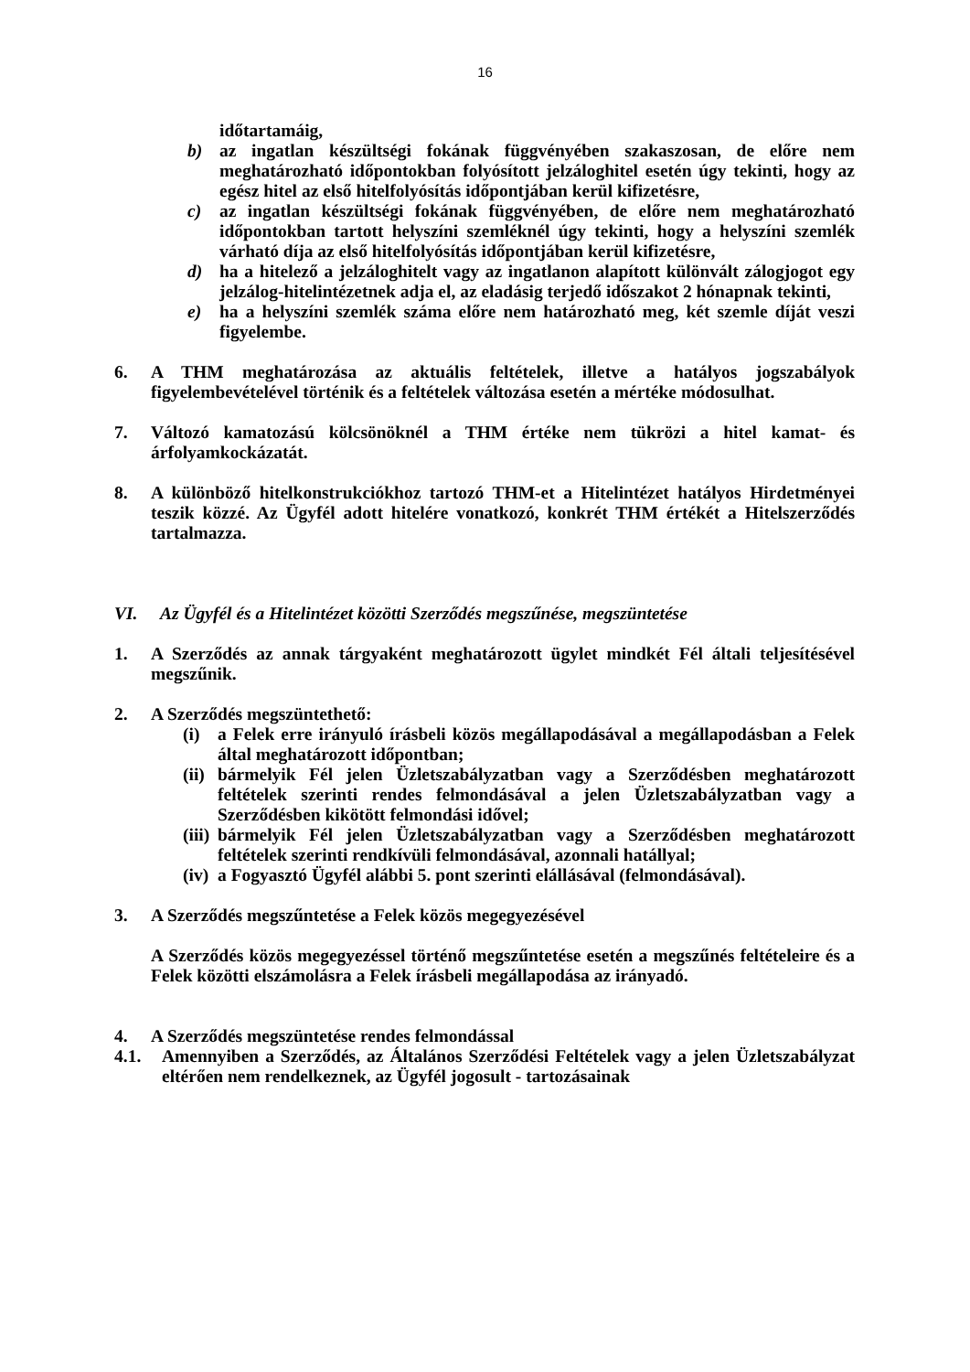16
időtartamáig,
b) az ingatlan készültségi fokának függvényében szakaszosan, de előre nem meghatározható időpontokban folyósított jelzáloghitel esetén úgy tekinti, hogy az egész hitel az első hitelfolyósítás időpontjában kerül kifizetésre,
c) az ingatlan készültségi fokának függvényében, de előre nem meghatározható időpontokban tartott helyszíni szemléknél úgy tekinti, hogy a helyszíni szemlék várható díja az első hitelfolyósítás időpontjában kerül kifizetésre,
d) ha a hitelező a jelzáloghitelt vagy az ingatlanon alapított különvált zálogjogot egy jelzálog-hitelintézetnek adja el, az eladásig terjedő időszakot 2 hónapnak tekinti,
e) ha a helyszíni szemlék száma előre nem határozható meg, két szemle díját veszi figyelembe.
6. A THM meghatározása az aktuális feltételek, illetve a hatályos jogszabályok figyelembevételével történik és a feltételek változása esetén a mértéke módosulhat.
7. Változó kamatozású kölcsönöknél a THM értéke nem tükrözi a hitel kamat- és árfolyamkockázatát.
8. A különböző hitelkonstrukciókhoz tartozó THM-et a Hitelintézet hatályos Hirdetményei teszik közzé. Az Ügyfél adott hitelére vonatkozó, konkrét THM értékét a Hitelszerződés tartalmazza.
VI. Az Ügyfél és a Hitelintézet közötti Szerződés megszűnése, megszüntetése
1. A Szerződés az annak tárgyaként meghatározott ügylet mindkét Fél általi teljesítésével megszűnik.
2. A Szerződés megszüntethető:
(i) a Felek erre irányuló írásbeli közös megállapodásával a megállapodásban a Felek által meghatározott időpontban;
(ii) bármelyik Fél jelen Üzletszabályzatban vagy a Szerződésben meghatározott feltételek szerinti rendes felmondásával a jelen Üzletszabályzatban vagy a Szerződésben kikötött felmondási idővel;
(iii) bármelyik Fél jelen Üzletszabályzatban vagy a Szerződésben meghatározott feltételek szerinti rendkívüli felmondásával, azonnali hatállyal;
(iv) a Fogyasztó Ügyfél alábbi 5. pont szerinti elállásával (felmondásával).
3. A Szerződés megszűntetése a Felek közös megegyezésével
A Szerződés közös megegyezéssel történő megszűntetése esetén a megszűnés feltételeire és a Felek közötti elszámolásra a Felek írásbeli megállapodása az irányadó.
4. A Szerződés megszüntetése rendes felmondással
4.1. Amennyiben a Szerződés, az Általános Szerződési Feltételek vagy a jelen Üzletszabályzat eltérően nem rendelkeznek, az Ügyfél jogosult - tartozásainak